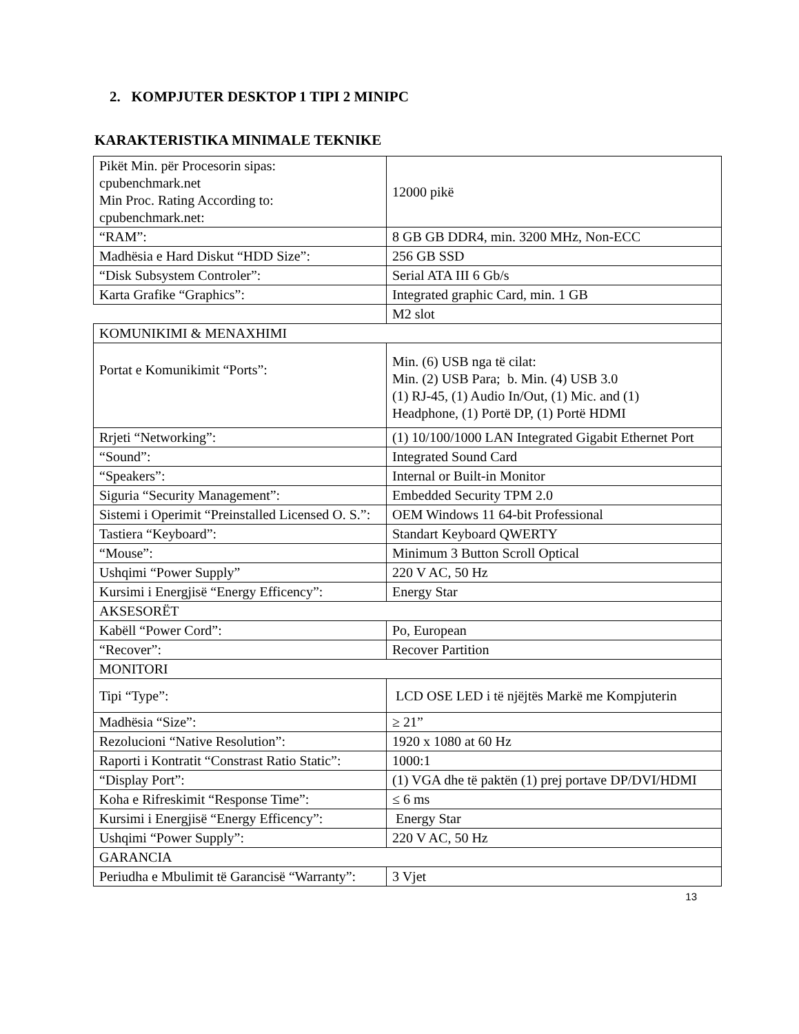2. KOMPJUTER DESKTOP 1 TIPI 2 MINIPC
KARAKTERISTIKA MINIMALE TEKNIKE
| Pikët Min. për Procesorin sipas: cpubenchmark.net Min Proc. Rating According to: cpubenchmark.net: | 12000 pikë |
| “RAM”: | 8 GB GB DDR4, min. 3200 MHz, Non-ECC |
| Madhësia e Hard Diskut “HDD Size”: | 256 GB SSD |
| “Disk Subsystem Controler”: | Serial ATA III 6 Gb/s |
| Karta Grafike “Graphics”: | Integrated graphic Card, min. 1 GB |
| | M2 slot |
| KOMUNIKIMI & MENAXHIMI | |
| Portat e Komunikimit “Ports”: | Min. (6) USB nga të cilat: Min. (2) USB Para; b. Min. (4) USB 3.0 (1) RJ-45, (1) Audio In/Out, (1) Mic. and (1) Headphone, (1) Portë DP, (1) Portë HDMI |
| Rrjeti “Networking”: | (1) 10/100/1000 LAN Integrated Gigabit Ethernet Port |
| “Sound”: | Integrated Sound Card |
| “Speakers”: | Internal or Built-in Monitor |
| Siguria “Security Management”: | Embedded Security TPM 2.0 |
| Sistemi i Operimit “Preinstalled Licensed O. S.”: | OEM Windows 11 64-bit Professional |
| Tastiera “Keyboard”: | Standart Keyboard QWERTY |
| “Mouse”: | Minimum 3 Button Scroll Optical |
| Ushqimi “Power Supply” | 220 V AC, 50 Hz |
| Kursimi i Energjisë “Energy Efficency”: | Energy Star |
| AKSESORËT | |
| Kabëll “Power Cord”: | Po, European |
| “Recover”: | Recover Partition |
| MONITORI | |
| Tipi “Type”: | LCD OSE LED i të njëjtës Markë me Kompjuterin |
| Madhësia “Size”: | ≥ 21” |
| Rezolucioni “Native Resolution”: | 1920 x 1080 at 60 Hz |
| Raporti i Kontratit “Constrast Ratio Static”: | 1000:1 |
| “Display Port”: | (1) VGA dhe të paktën (1) prej portave DP/DVI/HDMI |
| Koha e Rifreskimit “Response Time”: | ≤ 6 ms |
| Kursimi i Energjisë “Energy Efficency”: | Energy Star |
| Ushqimi “Power Supply”: | 220 V AC, 50 Hz |
| GARANCIA | |
| Periudha e Mbulimit të Garancisë “Warranty”: | 3 Vjet |
13